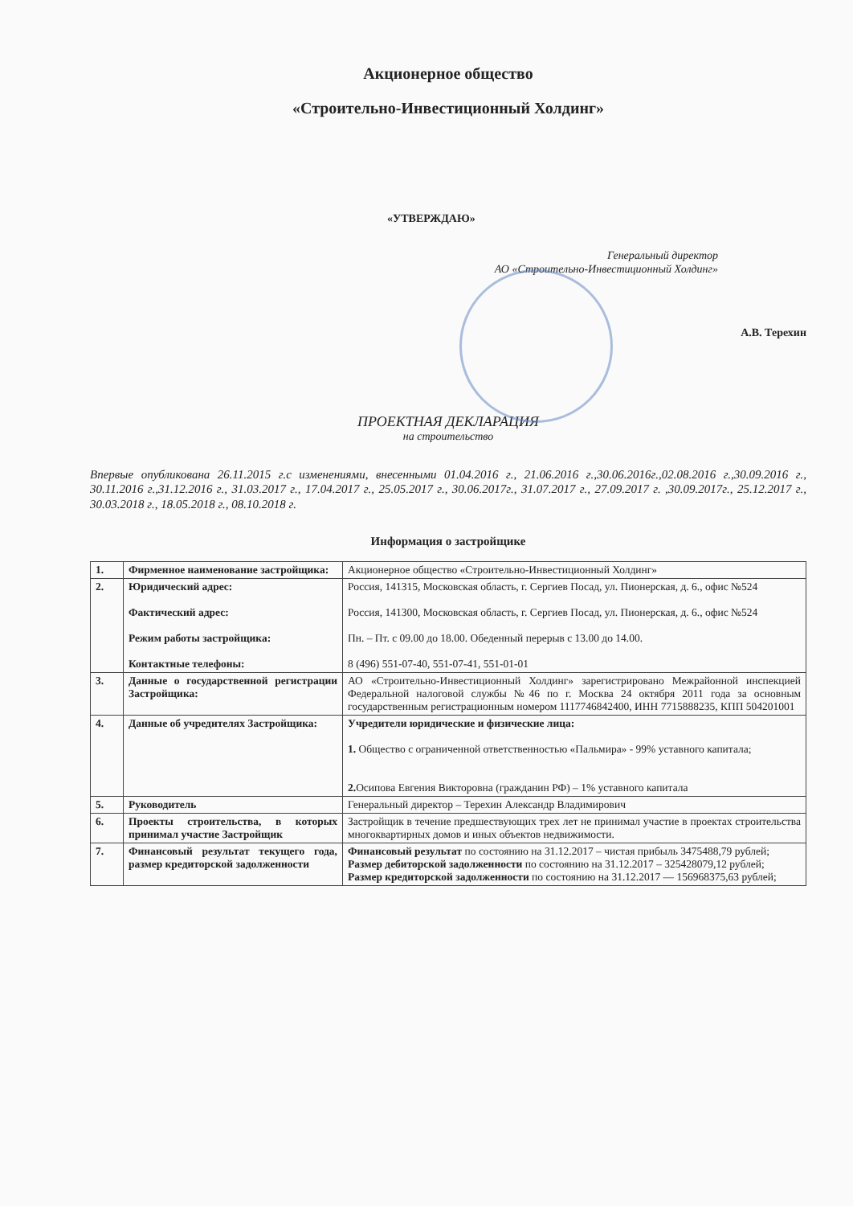Акционерное общество
«Строительно-Инвестиционный Холдинг»
«УТВЕРЖДАЮ»
Генеральный директор
АО «Строительно-Инвестиционный Холдинг»
А.В. Терехин
ПРОЕКТНАЯ ДЕКЛАРАЦИЯ
на строительство
Впервые опубликована 26.11.2015 г.с изменениями, внесенными 01.04.2016 г., 21.06.2016 г.,30.06.2016г.,02.08.2016 г.,30.09.2016 г., 30.11.2016 г.,31.12.2016 г., 31.03.2017 г., 17.04.2017 г., 25.05.2017 г., 30.06.2017г., 31.07.2017 г., 27.09.2017 г. ,30.09.2017г., 25.12.2017 г., 30.03.2018 г., 18.05.2018 г., 08.10.2018 г.
Информация о застройщике
| 1. | Фирменное наименование застройщика: | Акционерное общество «Строительно-Инвестиционный Холдинг» |
| 2. | Юридический адрес: Фактический адрес: Режим работы застройщика: Контактные телефоны: | Россия, 141315, Московская область, г. Сергиев Посад, ул. Пионерская, д. 6., офис №524 Россия, 141300, Московская область, г. Сергиев Посад, ул. Пионерская, д. 6., офис №524 Пн. – Пт. с 09.00 до 18.00. Обеденный перерыв с 13.00 до 14.00. 8 (496) 551-07-40, 551-07-41, 551-01-01 |
| 3. | Данные о государственной регистрации Застройщика: | АО «Строительно-Инвестиционный Холдинг» зарегистрировано Межрайонной инспекцией Федеральной налоговой службы №46 по г. Москва 24 октября 2011 года за основным государственным регистрационным номером 1117746842400, ИНН 7715888235, КПП 504201001 |
| 4. | Данные об учредителях Застройщика: | Учредители юридические и физические лица: 1. Общество с ограниченной ответственностью «Пальмира» - 99% уставного капитала; 2. Осипова Евгения Викторовна (гражданин РФ) – 1% уставного капитала |
| 5. | Руководитель | Генеральный директор – Терехин Александр Владимирович |
| 6. | Проекты строительства, в которых принимал участие Застройщик | Застройщик в течение предшествующих трех лет не принимал участие в проектах строительства многоквартирных домов и иных объектов недвижимости. |
| 7. | Финансовый результат текущего года, размер кредиторской задолженности | Финансовый результат по состоянию на 31.12.2017 – чистая прибыль 3475488,79 рублей; Размер дебиторской задолженности по состоянию на 31.12.2017 – 325428079,12 рублей; Размер кредиторской задолженности по состоянию на 31.12.2017 — 156968375,63 рублей; |